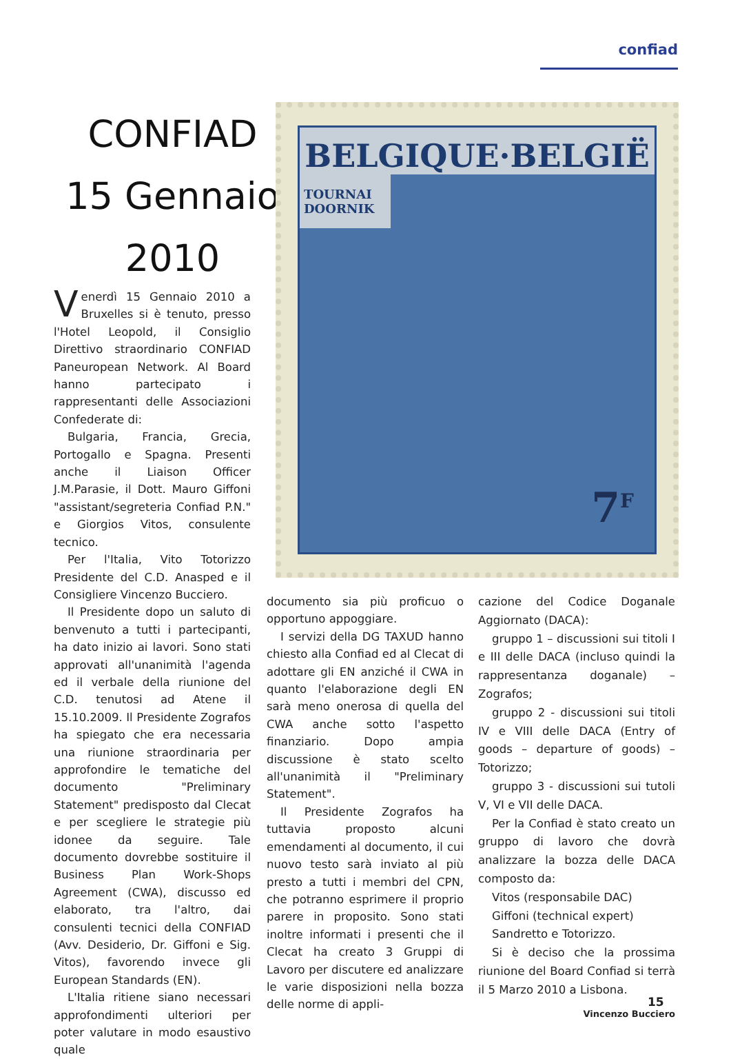confiad
CONFIAD
15 Gennaio
2010
BELGIQUE·BELGIË
TOURNAI
DOORNIK
7<sup>F</sup>
Venerdì 15 Gennaio 2010 a Bruxelles si è tenuto, presso l'Hotel Leopold, il Consiglio Direttivo straordinario CONFIAD Paneuropean Network. Al Board hanno partecipato i rappresentanti delle Associazioni Confederate di:
Bulgaria, Francia, Grecia, Portogallo e Spagna. Presenti anche il Liaison Officer J.M.Parasie, il Dott. Mauro Giffoni "assistant/segreteria Confiad P.N." e Giorgios Vitos, consulente tecnico.
Per l'Italia, Vito Totorizzo Presidente del C.D. Anasped e il Consigliere Vincenzo Bucciero.
Il Presidente dopo un saluto di benvenuto a tutti i partecipanti, ha dato inizio ai lavori. Sono stati approvati all'unanimità l'agenda ed il verbale della riunione del C.D. tenutosi ad Atene il 15.10.2009. Il Presidente Zografos ha spiegato che era necessaria una riunione straordinaria per approfondire le tematiche del documento "Preliminary Statement" predisposto dal Clecat e per scegliere le strategie più idonee da seguire. Tale documento dovrebbe sostituire il Business Plan Work-Shops Agreement (CWA), discusso ed elaborato, tra l'altro, dai consulenti tecnici della CONFIAD (Avv. Desiderio, Dr. Giffoni e Sig. Vitos), favorendo invece gli European Standards (EN).
L'Italia ritiene siano necessari approfondimenti ulteriori per poter valutare in modo esaustivo quale
documento sia più proficuo o opportuno appoggiare.
I servizi della DG TAXUD hanno chiesto alla Confiad ed al Clecat di adottare gli EN anziché il CWA in quanto l'elaborazione degli EN sarà meno onerosa di quella del CWA anche sotto l'aspetto finanziario. Dopo ampia discussione è stato scelto all'unanimità il "Preliminary Statement".
Il Presidente Zografos ha tuttavia proposto alcuni emendamenti al documento, il cui nuovo testo sarà inviato al più presto a tutti i membri del CPN, che potranno esprimere il proprio parere in proposito. Sono stati inoltre informati i presenti che il Clecat ha creato 3 Gruppi di Lavoro per discutere ed analizzare le varie disposizioni nella bozza delle norme di appli-
cazione del Codice Doganale Aggiornato (DACA):
gruppo 1 – discussioni sui titoli I e III delle DACA (incluso quindi la rappresentanza doganale) – Zografos;
gruppo 2 - discussioni sui titoli IV e VIII delle DACA (Entry of goods – departure of goods) – Totorizzo;
gruppo 3 - discussioni sui tutoli V, VI e VII delle DACA.
Per la Confiad è stato creato un gruppo di lavoro che dovrà analizzare la bozza delle DACA composto da:
Vitos (responsabile DAC)
Giffoni (technical expert)
Sandretto e Totorizzo.
Si è deciso che la prossima riunione del Board Confiad si terrà il 5 Marzo 2010 a Lisbona.
Vincenzo Bucciero
15